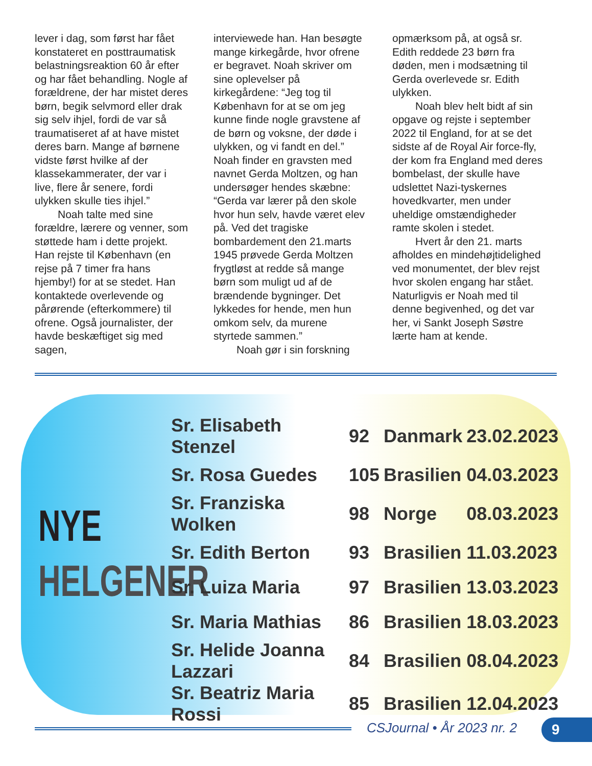lever i dag, som først har fået konstateret en posttraumatisk belastningsreaktion 60 år efter og har fået behandling. Nogle af forældrene, der har mistet deres børn, begik selvmord eller drak sig selv ihjel, fordi de var så traumatiseret af at have mistet deres barn. Mange af børnene vidste først hvilke af der klassekammerater, der var i live, flere år senere, fordi ulykken skulle ties ihjel.”
Noah talte med sine forældre, lærere og venner, som støttede ham i dette projekt. Han rejste til København (en rejse på 7 timer fra hans hjemby!) for at se stedet. Han kontaktede overlevende og pårørende (efterkommere) til ofrene. Også journalister, der havde beskæftiget sig med sagen,
interviewede han. Han besøgte mange kirkegårde, hvor ofrene er begravet. Noah skriver om sine oplevelser på kirkegårdene: “Jeg tog til København for at se om jeg kunne finde nogle gravstene af de børn og voksne, der døde i ulykken, og vi fandt en del.” Noah finder en gravsten med navnet Gerda Moltzen, og han undersøger hendes skæbne: “Gerda var lærer på den skole hvor hun selv, havde været elev på. Ved det tragiske bombardement den 21.marts 1945 prøvede Gerda Moltzen frygtløst at redde så mange børn som muligt ud af de brændende bygninger. Det lykkedes for hende, men hun omkom selv, da murene styrtede sammen.”
Noah gør i sin forskning
opmærksom på, at også sr. Edith reddede 23 børn fra døden, men i modsætning til Gerda overlevede sr. Edith ulykken.
Noah blev helt bidt af sin opgave og rejste i september 2022 til England, for at se det sidste af de Royal Air force-fly, der kom fra England med deres bombelast, der skulle have udslettet Nazi-tyskernes hovedkvarter, men under uheldige omstændigheder ramte skolen i stedet.
Hvert år den 21. marts afholdes en mindehøjtidelighed ved monumentet, der blev rejst hvor skolen engang har stået. Naturligvis er Noah med til denne begivenhed, og det var her, vi Sankt Joseph Søstre lærte ham at kende.
NYE
HELGENER
| Sr. Elisabeth Stenzel | 92 | Danmark | 23.02.2023 |
| Sr. Rosa Guedes | 105 | Brasilien | 04.03.2023 |
| Sr. Franziska Wolken | 98 | Norge | 08.03.2023 |
| Sr. Edith Berton | 93 | Brasilien | 11.03.2023 |
| Sr. Luiza Maria | 97 | Brasilien | 13.03.2023 |
| Sr. Maria Mathias | 86 | Brasilien | 18.03.2023 |
| Sr. Helide Joanna Lazzari | 84 | Brasilien | 08.04.2023 |
| Sr. Beatriz Maria Rossi | 85 | Brasilien | 12.04.2023 |
CSJournal • År 2023 nr. 2 9